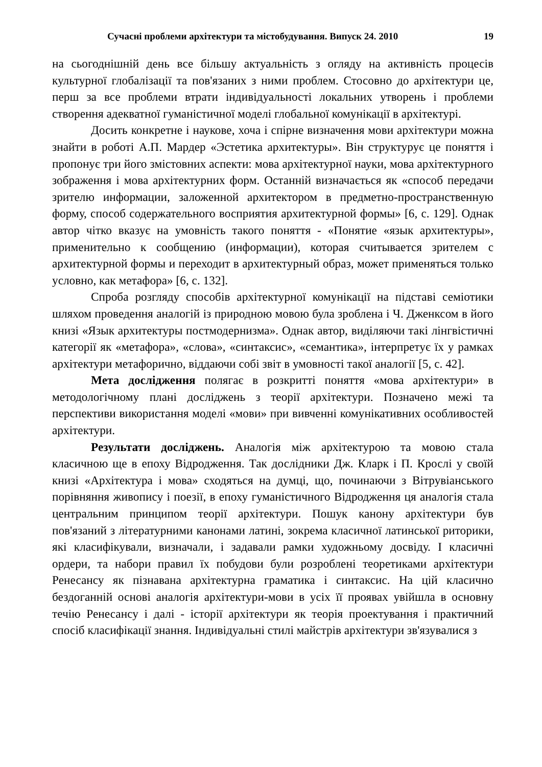Сучасні проблеми архітектури та містобудування. Випуск 24. 2010 19
на сьогоднішній день все більшу актуальність з огляду на активність процесів культурної глобалізації та пов'язаних з ними проблем. Стосовно до архітектури це, перш за все проблеми втрати індивідуальності локальних утворень і проблеми створення адекватної гуманістичної моделі глобальної комунікації в архітектурі.
Досить конкретне і наукове, хоча і спірне визначення мови архітектури можна знайти в роботі А.П. Мардер «Эстетика архитектуры». Він структурує це поняття і пропонує три його змістовних аспекти: мова архітектурної науки, мова архітектурного зображення і мова архітектурних форм. Останній визначається як «способ передачи зрителю информации, заложенной архитектором в предметно-пространственную форму, способ содержательного восприятия архитектурной формы» [6, с. 129]. Однак автор чітко вказує на умовність такого поняття - «Понятие «язык архитектуры», применительно к сообщению (информации), которая считывается зрителем с архитектурной формы и переходит в архитектурный образ, может применяться только условно, как метафора» [6, с. 132].
Спроба розгляду способів архітектурної комунікації на підставі семіотики шляхом проведення аналогій із природною мовою була зроблена і Ч. Дженксом в його книзі «Язык архитектуры постмодернизма». Однак автор, виділяючи такі лінгвістичні категорії як «метафора», «слова», «синтаксис», «семантика», інтерпретує їх у рамках архітектури метафорично, віддаючи собі звіт в умовності такої аналогії [5, с. 42].
Мета дослідження полягає в розкритті поняття «мова архітектури» в методологічному плані досліджень з теорії архітектури. Позначено межі та перспективи використання моделі «мови» при вивченні комунікативних особливостей архітектури.
Результати досліджень. Аналогія між архітектурою та мовою стала класичною ще в епоху Відродження. Так дослідники Дж. Кларк і П. Крослі у своїй книзі «Архітектура і мова» сходяться на думці, що, починаючи з Вітрувіанського порівняння живопису і поезії, в епоху гуманістичного Відродження ця аналогія стала центральним принципом теорії архітектури. Пошук канону архітектури був пов'язаний з літературними канонами латині, зокрема класичної латинської риторики, які класифікували, визначали, і задавали рамки художньому досвіду. І класичні ордери, та набори правил їх побудови були розроблені теоретиками архітектури Ренесансу як пізнавана архітектурна граматика і синтаксис. На цій класично бездоганній основі аналогія архітектури-мови в усіх її проявах увійшла в основну течію Ренесансу і далі - історії архітектури як теорія проектування і практичний спосіб класифікації знання. Індивідуальні стилі майстрів архітектури зв'язувалися з